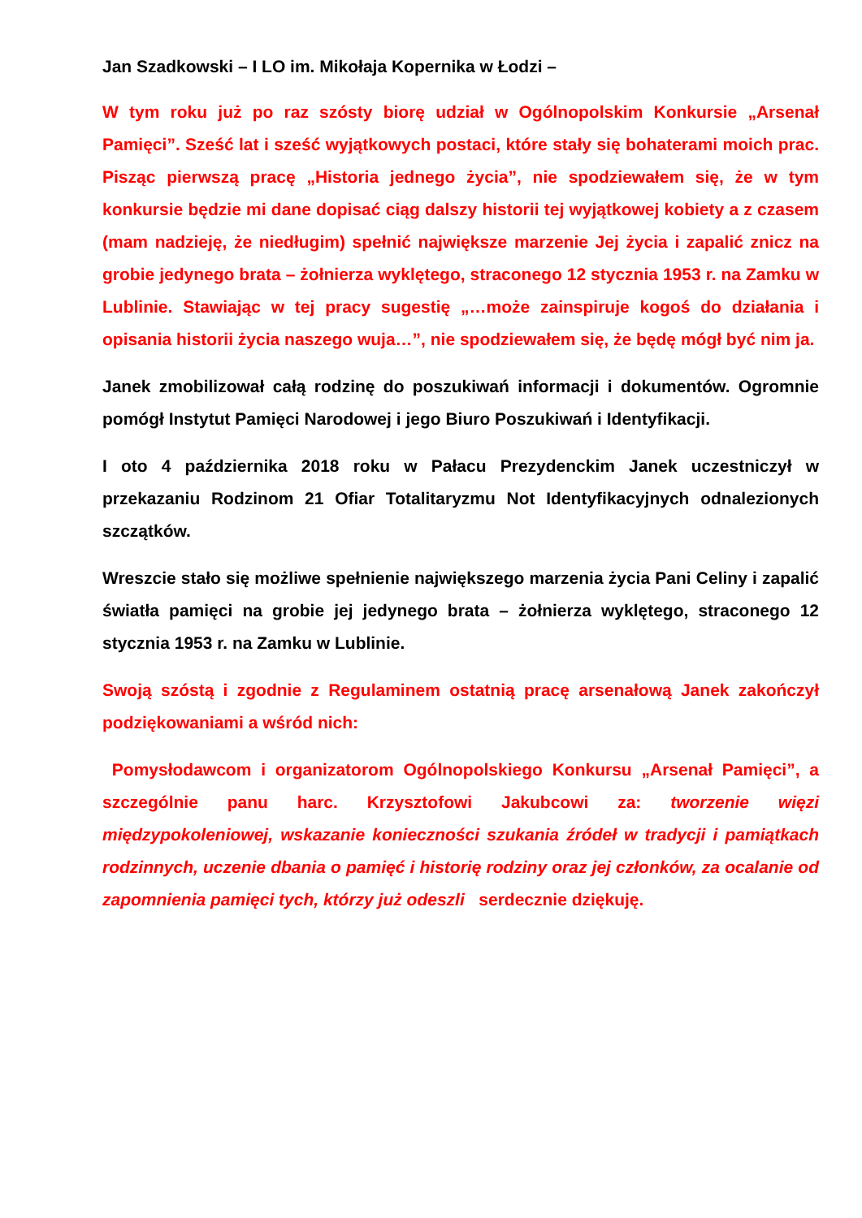Jan Szadkowski – I LO im. Mikołaja Kopernika w Łodzi –
W tym roku już po raz szósty biorę udział w Ogólnopolskim Konkursie „Arsenał Pamięci”. Sześć lat i sześć wyjątkowych postaci, które stały się bohaterami moich prac. Pisząc pierwszą pracę „Historia jednego życia”, nie spodziewałem się, że w tym konkursie będzie mi dane dopisać ciąg dalszy historii tej wyjątkowej kobiety a z czasem (mam nadzieję, że niedługim) spełnić największe marzenie Jej życia i zapalić znicz na grobie jedynego brata – żołnierza wyklętego, straconego 12 stycznia 1953 r. na Zamku w Lublinie. Stawiając w tej pracy sugestię „…może zainspiruje kogoś do działania i opisania historii życia naszego wuja…”, nie spodziewałem się, że będę mógł być nim ja.
Janek zmobilizował całą rodzinę do poszukiwań informacji i dokumentów. Ogromnie pomógł Instytut Pamięci Narodowej i jego Biuro Poszukiwań i Identyfikacji.
I oto 4 października 2018 roku w Pałacu Prezydenckim Janek uczestniczył w przekazaniu Rodzinom 21 Ofiar Totalitaryzmu Not Identyfikacyjnych odnalezionych szczątków.
Wreszcie stało się możliwe spełnienie największego marzenia życia Pani Celiny i zapalić światła pamięci na grobie jej jedynego brata – żołnierza wyklętego, straconego 12 stycznia 1953 r. na Zamku w Lublinie.
Swoją szóstą i zgodnie z Regulaminem ostatnią pracę arsenałową Janek zakończył podziękowaniami a wśród nich:
Pomysłodawcom i organizatorom Ogólnopolskiego Konkursu „Arsenał Pamięci”, a szczególnie panu harc. Krzysztofowi Jakubcowi za: tworzenie więzi międzypokoleniowej, wskazanie konieczności szukania źródeł w tradycji i pamiątkach rodzinnych, uczenie dbania o pamięć i historię rodziny oraz jej członków, za ocalanie od zapomnienia pamięci tych, którzy już odeszli serdecznie dziękuję.